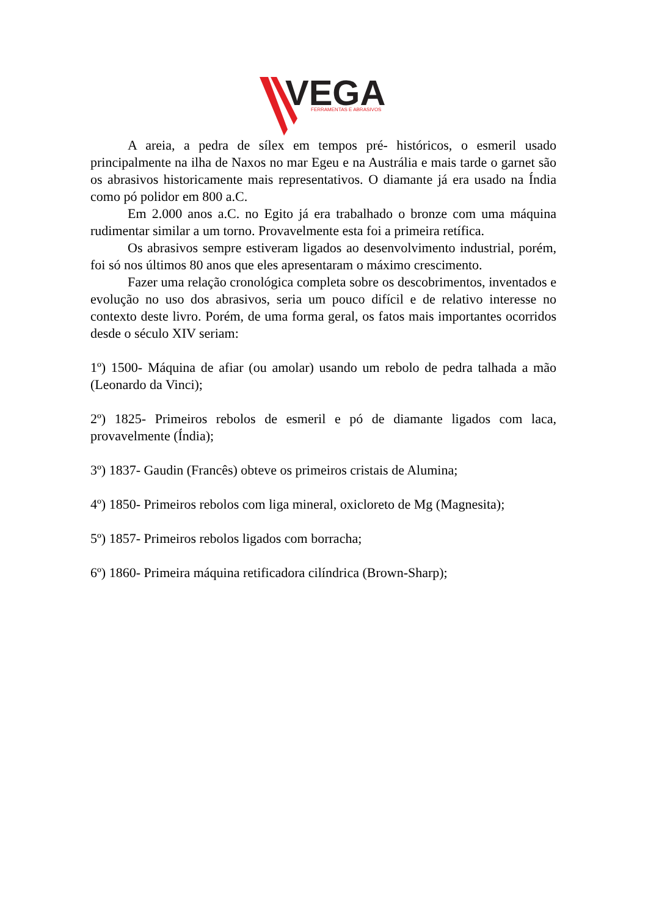VEGA
FERRAMENTAS E ABRASIVOS
A areia, a pedra de sílex em tempos pré- históricos, o esmeril usado principalmente na ilha de Naxos no mar Egeu e na Austrália e mais tarde o garnet são os abrasivos historicamente mais representativos. O diamante já era usado na Índia como pó polidor em 800 a.C.
Em 2.000 anos a.C. no Egito já era trabalhado o bronze com uma máquina rudimentar similar a um torno. Provavelmente esta foi a primeira retífica.
Os abrasivos sempre estiveram ligados ao desenvolvimento industrial, porém, foi só nos últimos 80 anos que eles apresentaram o máximo crescimento.
Fazer uma relação cronológica completa sobre os descobrimentos, inventados e evolução no uso dos abrasivos, seria um pouco difícil e de relativo interesse no contexto deste livro. Porém, de uma forma geral, os fatos mais importantes ocorridos desde o século XIV seriam:
1º) 1500- Máquina de afiar (ou amolar) usando um rebolo de pedra talhada a mão (Leonardo da Vinci);
2º) 1825- Primeiros rebolos de esmeril e pó de diamante ligados com laca, provavelmente (Índia);
3º) 1837- Gaudin (Francês) obteve os primeiros cristais de Alumina;
4º) 1850- Primeiros rebolos com liga mineral, oxicloreto de Mg (Magnesita);
5º) 1857- Primeiros rebolos ligados com borracha;
6º) 1860- Primeira máquina retificadora cilíndrica (Brown-Sharp);